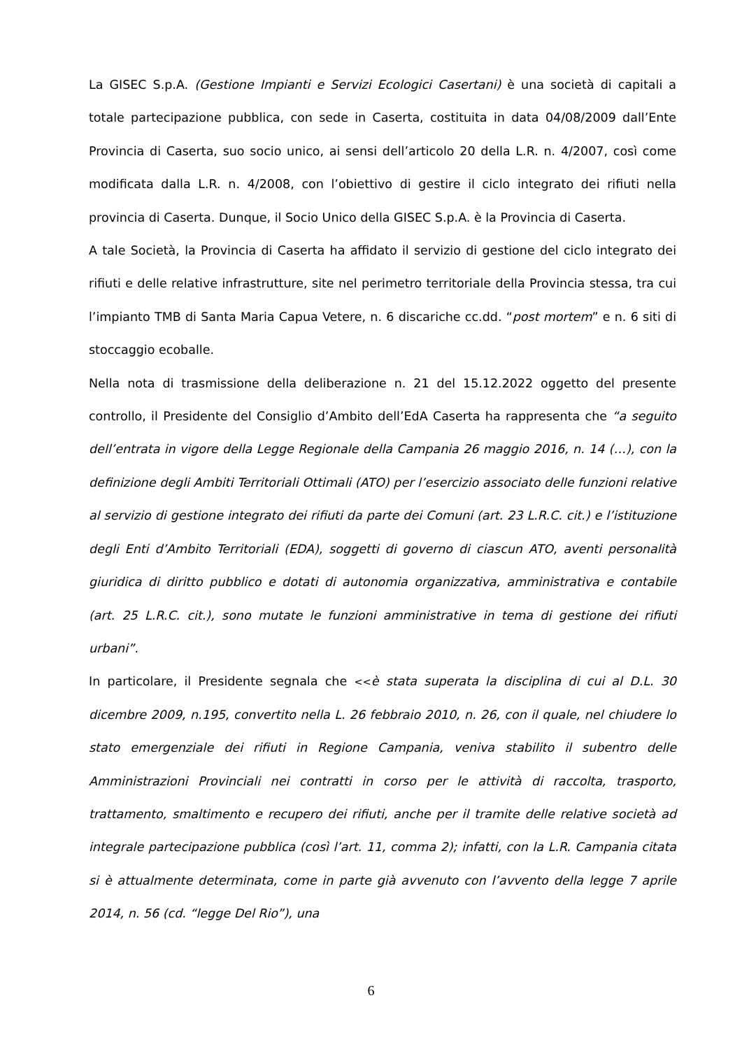La GISEC S.p.A. (Gestione Impianti e Servizi Ecologici Casertani) è una società di capitali a totale partecipazione pubblica, con sede in Caserta, costituita in data 04/08/2009 dall’Ente Provincia di Caserta, suo socio unico, ai sensi dell’articolo 20 della L.R. n. 4/2007, così come modificata dalla L.R. n. 4/2008, con l’obiettivo di gestire il ciclo integrato dei rifiuti nella provincia di Caserta. Dunque, il Socio Unico della GISEC S.p.A. è la Provincia di Caserta.
A tale Società, la Provincia di Caserta ha affidato il servizio di gestione del ciclo integrato dei rifiuti e delle relative infrastrutture, site nel perimetro territoriale della Provincia stessa, tra cui l’impianto TMB di Santa Maria Capua Vetere, n. 6 discariche cc.dd. “post mortem” e n. 6 siti di stoccaggio ecoballe.
Nella nota di trasmissione della deliberazione n. 21 del 15.12.2022 oggetto del presente controllo, il Presidente del Consiglio d’Ambito dell’EdA Caserta ha rappresenta che “a seguito dell’entrata in vigore della Legge Regionale della Campania 26 maggio 2016, n. 14 (…), con la definizione degli Ambiti Territoriali Ottimali (ATO) per l’esercizio associato delle funzioni relative al servizio di gestione integrato dei rifiuti da parte dei Comuni (art. 23 L.R.C. cit.) e l’istituzione degli Enti d’Ambito Territoriali (EDA), soggetti di governo di ciascun ATO, aventi personalità giuridica di diritto pubblico e dotati di autonomia organizzativa, amministrativa e contabile (art. 25 L.R.C. cit.), sono mutate le funzioni amministrative in tema di gestione dei rifiuti urbani”.
In particolare, il Presidente segnala che <<è stata superata la disciplina di cui al D.L. 30 dicembre 2009, n.195, convertito nella L. 26 febbraio 2010, n. 26, con il quale, nel chiudere lo stato emergenziale dei rifiuti in Regione Campania, veniva stabilito il subentro delle Amministrazioni Provinciali nei contratti in corso per le attività di raccolta, trasporto, trattamento, smaltimento e recupero dei rifiuti, anche per il tramite delle relative società ad integrale partecipazione pubblica (così l’art. 11, comma 2); infatti, con la L.R. Campania citata si è attualmente determinata, come in parte già avvenuto con l’avvento della legge 7 aprile 2014, n. 56 (cd. “legge Del Rio”), una
6